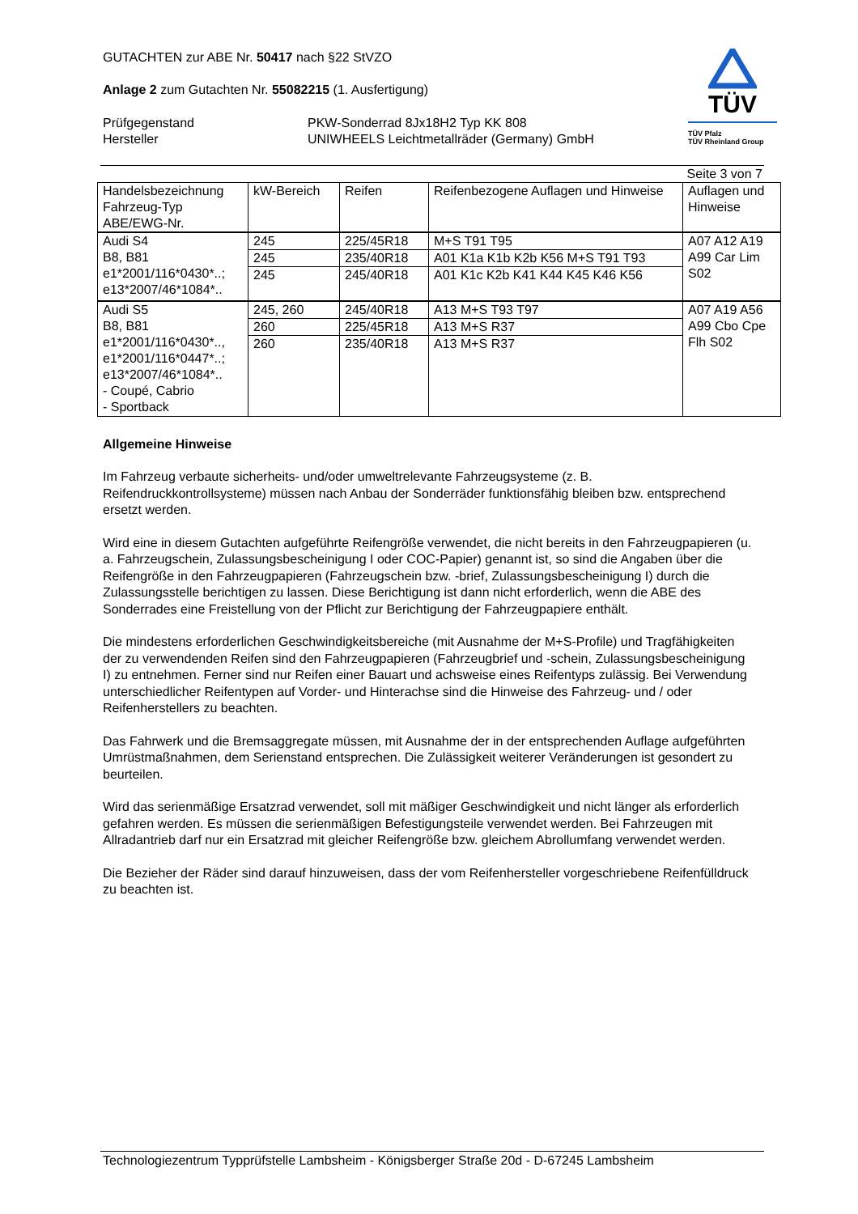TÜV
TÜV Pfalz
TÜV Rheinland Group
GUTACHTEN zur ABE Nr. 50417 nach §22 StVZO
Anlage 2 zum Gutachten Nr. 55082215 (1. Ausfertigung)
Prüfgegenstand PKW-Sonderrad 8Jx18H2 Typ KK 808
Hersteller UNIWHEELS Leichtmetallräder (Germany) GmbH
Seite 3 von 7
| Handelsbezeichnung Fahrzeug-Typ ABE/EWG-Nr. | kW-Bereich | Reifen | Reifenbezogene Auflagen und Hinweise | Auflagen und Hinweise |
| --- | --- | --- | --- | --- |
| Audi S4 B8, B81 e1*2001/116*0430*..; e13*2007/46*1084*.. | 245 | 225/45R18 | M+S T91 T95 | A07 A12 A19 A99 Car Lim S02 |
| | 245 | 235/40R18 | A01 K1a K1b K2b K56 M+S T91 T93 | |
| | 245 | 245/40R18 | A01 K1c K2b K41 K44 K45 K46 K56 | |
| Audi S5 B8, B81 e1*2001/116*0430*.., e1*2001/116*0447*..; e13*2007/46*1084*.. - Coupé, Cabrio - Sportback | 245, 260 | 245/40R18 | A13 M+S T93 T97 | A07 A19 A56 A99 Cbo Cpe Flh S02 |
| | 260 | 225/45R18 | A13 M+S R37 | |
| | 260 | 235/40R18 | A13 M+S R37 | |
Allgemeine Hinweise
Im Fahrzeug verbaute sicherheits- und/oder umweltrelevante Fahrzeugsysteme (z. B. Reifendruckkontrollsysteme) müssen nach Anbau der Sonderräder funktionsfähig bleiben bzw. entsprechend ersetzt werden.
Wird eine in diesem Gutachten aufgeführte Reifengröße verwendet, die nicht bereits in den Fahrzeugpapieren (u. a. Fahrzeugschein, Zulassungsbescheinigung I oder COC-Papier) genannt ist, so sind die Angaben über die Reifengröße in den Fahrzeugpapieren (Fahrzeugschein bzw. -brief, Zulassungsbescheinigung I) durch die Zulassungsstelle berichtigen zu lassen. Diese Berichtigung ist dann nicht erforderlich, wenn die ABE des Sonderrades eine Freistellung von der Pflicht zur Berichtigung der Fahrzeugpapiere enthält.
Die mindestens erforderlichen Geschwindigkeitsbereiche (mit Ausnahme der M+S-Profile) und Tragfähigkeiten der zu verwendenden Reifen sind den Fahrzeugpapieren (Fahrzeugbrief und -schein, Zulassungsbescheinigung I) zu entnehmen. Ferner sind nur Reifen einer Bauart und achsweise eines Reifentyps zulässig. Bei Verwendung unterschiedlicher Reifentypen auf Vorder- und Hinterachse sind die Hinweise des Fahrzeug- und / oder Reifenherstellers zu beachten.
Das Fahrwerk und die Bremsaggregate müssen, mit Ausnahme der in der entsprechenden Auflage aufgeführten Umrüstmaßnahmen, dem Serienstand entsprechen. Die Zulässigkeit weiterer Veränderungen ist gesondert zu beurteilen.
Wird das serienmäßige Ersatzrad verwendet, soll mit mäßiger Geschwindigkeit und nicht länger als erforderlich gefahren werden. Es müssen die serienmäßigen Befestigungsteile verwendet werden. Bei Fahrzeugen mit Allradantrieb darf nur ein Ersatzrad mit gleicher Reifengröße bzw. gleichem Abrollumfang verwendet werden.
Die Bezieher der Räder sind darauf hinzuweisen, dass der vom Reifenhersteller vorgeschriebene Reifenfülldruck zu beachten ist.
Technologiezentrum Typprüfstelle Lambsheim - Königsberger Straße 20d - D-67245 Lambsheim